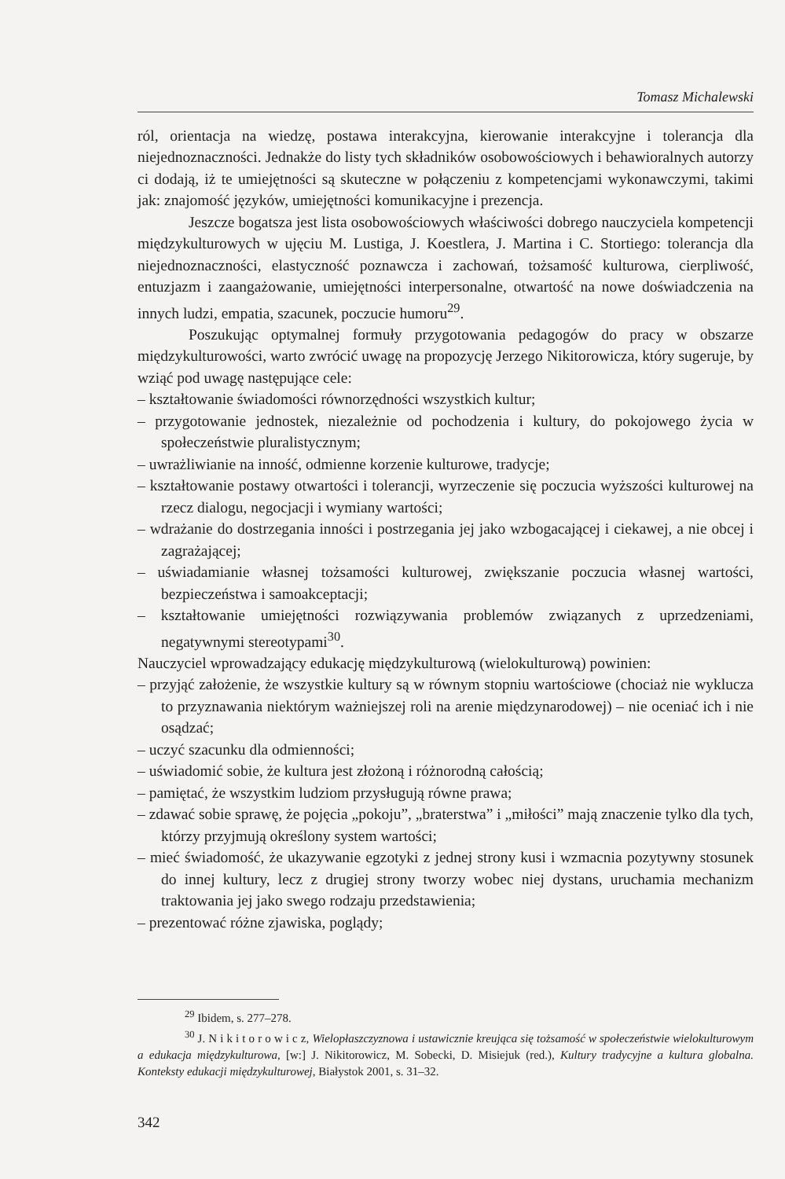Tomasz Michalewski
ról, orientacja na wiedzę, postawa interakcyjna, kierowanie interakcyjne i tolerancja dla niejednoznaczności. Jednakże do listy tych składników osobowościowych i behawioralnych autorzy ci dodają, iż te umiejętności są skuteczne w połączeniu z kompetencjami wykonawczymi, takimi jak: znajomość języków, umiejętności komunikacyjne i prezencja.
Jeszcze bogatsza jest lista osobowościowych właściwości dobrego nauczyciela kompetencji międzykulturowych w ujęciu M. Lustiga, J. Koestlera, J. Martina i C. Stortiego: tolerancja dla niejednoznaczności, elastyczność poznawcza i zachowań, tożsamość kulturowa, cierpliwość, entuzjazm i zaangażowanie, umiejętności interpersonalne, otwartość na nowe doświadczenia na innych ludzi, empatia, szacunek, poczucie humoru<sup>29</sup>.
Poszukując optymalnej formuły przygotowania pedagogów do pracy w obszarze międzykulturowości, warto zwrócić uwagę na propozycję Jerzego Nikitorowicza, który sugeruje, by wziąć pod uwagę następujące cele:
– kształtowanie świadomości równorzędności wszystkich kultur;
– przygotowanie jednostek, niezależnie od pochodzenia i kultury, do pokojowego życia w społeczeństwie pluralistycznym;
– uwrażliwianie na inność, odmienne korzenie kulturowe, tradycje;
– kształtowanie postawy otwartości i tolerancji, wyrzeczenie się poczucia wyższości kulturowej na rzecz dialogu, negocjacji i wymiany wartości;
– wdrażanie do dostrzegania inności i postrzegania jej jako wzbogacającej i ciekawej, a nie obcej i zagrażającej;
– uświadamianie własnej tożsamości kulturowej, zwiększanie poczucia własnej wartości, bezpieczeństwa i samoakceptacji;
– kształtowanie umiejętności rozwiązywania problemów związanych z uprzedzeniami, negatywnymi stereotypami<sup>30</sup>.
Nauczyciel wprowadzający edukację międzykulturową (wielokulturową) powinien:
– przyjąć założenie, że wszystkie kultury są w równym stopniu wartościowe (chociaż nie wyklucza to przyznawania niektórym ważniejszej roli na arenie międzynarodowej) – nie oceniać ich i nie osądzać;
– uczyć szacunku dla odmienności;
– uświadomić sobie, że kultura jest złożoną i różnorodną całością;
– pamiętać, że wszystkim ludziom przysługują równe prawa;
– zdawać sobie sprawę, że pojęcia „pokoju”, „braterstwa” i „miłości” mają znaczenie tylko dla tych, którzy przyjmują określony system wartości;
– mieć świadomość, że ukazywanie egzotyki z jednej strony kusi i wzmacnia pozytywny stosunek do innej kultury, lecz z drugiej strony tworzy wobec niej dystans, uruchamia mechanizm traktowania jej jako swego rodzaju przedstawienia;
– prezentować różne zjawiska, poglądy;
<sup>29</sup> Ibidem, s. 277–278.
<sup>30</sup> J. N i k i t o r o w i c z, Wielopłaszczyznowa i ustawicznie kreująca się tożsamość w społeczeństwie wielokulturowym a edukacja międzykulturowa, [w:] J. Nikitorowicz, M. Sobecki, D. Misiejuk (red.), Kultury tradycyjne a kultura globalna. Konteksty edukacji międzykulturowej, Białystok 2001, s. 31–32.
342